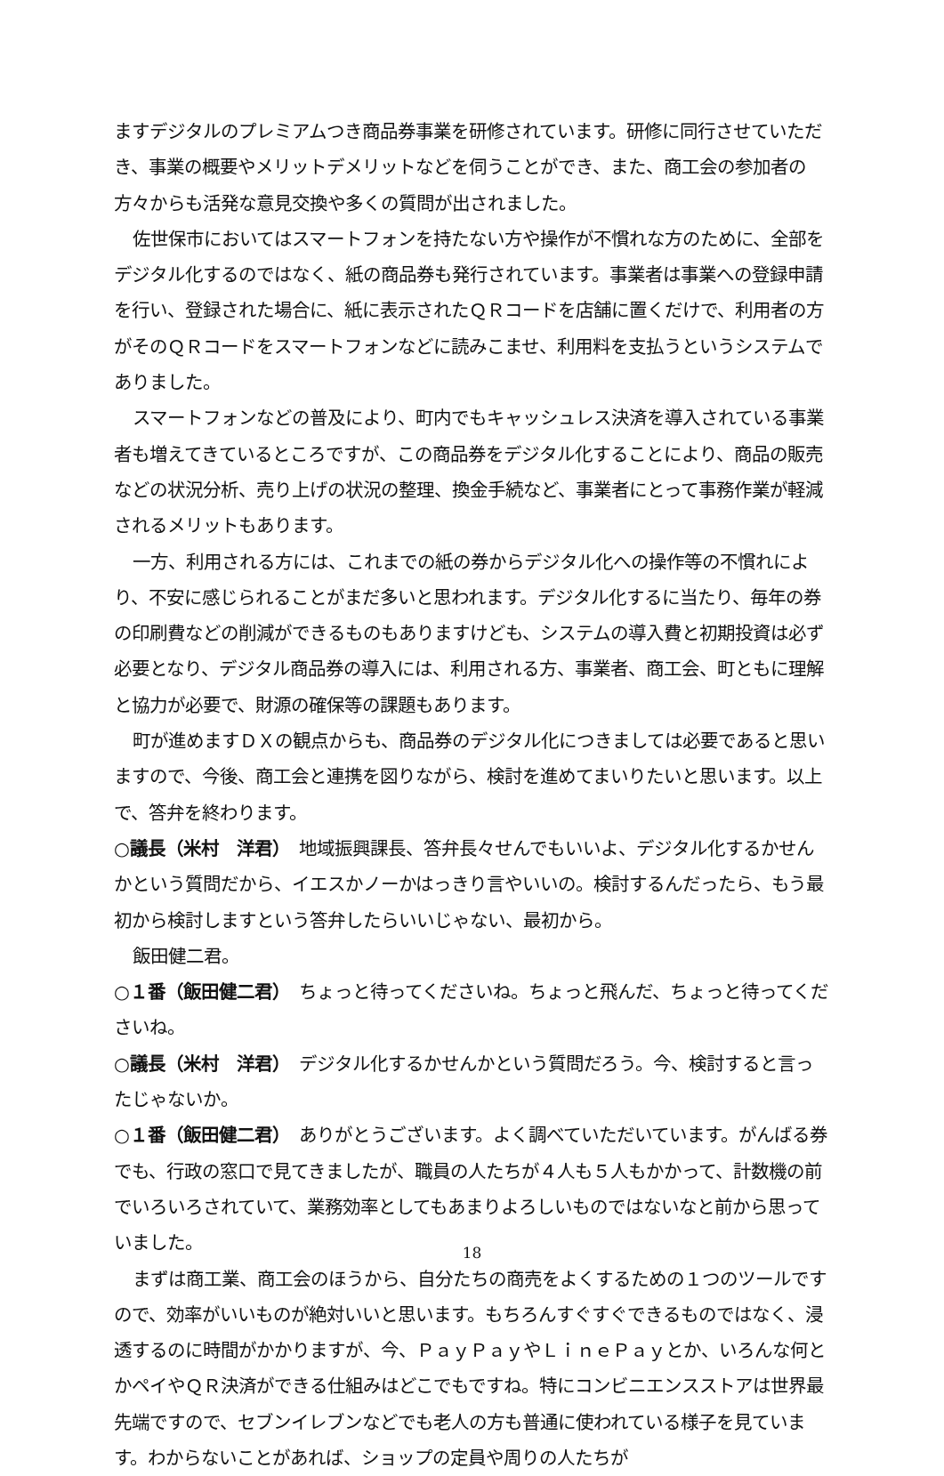ますデジタルのプレミアムつき商品券事業を研修されています。研修に同行させていただき、事業の概要やメリットデメリットなどを伺うことができ、また、商工会の参加者の方々からも活発な意見交換や多くの質問が出されました。
佐世保市においてはスマートフォンを持たない方や操作が不慣れな方のために、全部をデジタル化するのではなく、紙の商品券も発行されています。事業者は事業への登録申請を行い、登録された場合に、紙に表示されたＱＲコードを店舗に置くだけで、利用者の方がそのＱＲコードをスマートフォンなどに読みこませ、利用料を支払うというシステムでありました。
スマートフォンなどの普及により、町内でもキャッシュレス決済を導入されている事業者も増えてきているところですが、この商品券をデジタル化することにより、商品の販売などの状況分析、売り上げの状況の整理、換金手続など、事業者にとって事務作業が軽減されるメリットもあります。
一方、利用される方には、これまでの紙の券からデジタル化への操作等の不慣れにより、不安に感じられることがまだ多いと思われます。デジタル化するに当たり、毎年の券の印刷費などの削減ができるものもありますけども、システムの導入費と初期投資は必ず必要となり、デジタル商品券の導入には、利用される方、事業者、商工会、町ともに理解と協力が必要で、財源の確保等の課題もあります。
町が進めますＤＸの観点からも、商品券のデジタル化につきましては必要であると思いますので、今後、商工会と連携を図りながら、検討を進めてまいりたいと思います。以上で、答弁を終わります。
○議長（米村　洋君）　地域振興課長、答弁長々せんでもいいよ、デジタル化するかせんかという質問だから、イエスかノーかはっきり言やいいの。検討するんだったら、もう最初から検討しますという答弁したらいいじゃない、最初から。
飯田健二君。
○１番（飯田健二君）　ちょっと待ってくださいね。ちょっと飛んだ、ちょっと待ってくださいね。
○議長（米村　洋君）　デジタル化するかせんかという質問だろう。今、検討すると言ったじゃないか。
○１番（飯田健二君）　ありがとうございます。よく調べていただいています。がんばる券でも、行政の窓口で見てきましたが、職員の人たちが４人も５人もかかって、計数機の前でいろいろされていて、業務効率としてもあまりよろしいものではないなと前から思っていました。
まずは商工業、商工会のほうから、自分たちの商売をよくするための１つのツールですので、効率がいいものが絶対いいと思います。もちろんすぐすぐできるものではなく、浸透するのに時間がかかりますが、今、ＰａｙＰａｙやＬｉｎｅＰａｙとか、いろんな何とかペイやＱＲ決済ができる仕組みはどこでもですね。特にコンビニエンスストアは世界最先端ですので、セブンイレブンなどでも老人の方も普通に使われている様子を見ています。わからないことがあれば、ショップの定員や周りの人たちが
18